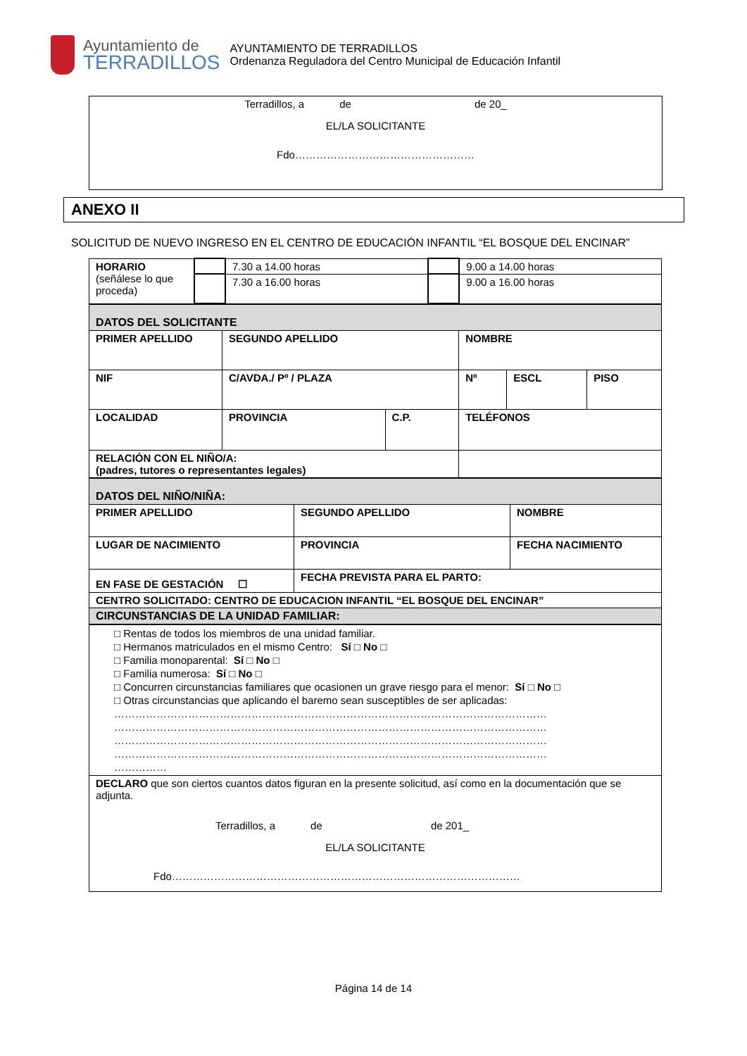Ayuntamiento de
TERRADILLOS
AYUNTAMIENTO DE TERRADILLOS
Ordenanza Reguladora del Centro Municipal de Educación Infantil
Terradillos, a de de 20_
EL/LA SOLICITANTE
Fdo……………………………………………
ANEXO II
SOLICITUD DE NUEVO INGRESO EN EL CENTRO DE EDUCACIÓN INFANTIL “EL BOSQUE DEL ENCINAR”
| HORARIO (señálese lo que proceda) | | 7.30 a 14.00 horas | | 9.00 a 14.00 horas |
| | | 7.30 a 16.00 horas | | 9.00 a 16.00 horas |
| DATOS DEL SOLICITANTE | | | | | | |
| PRIMER APELLIDO | SEGUNDO APELLIDO | | | NOMBRE | | |
| NIF | C/AVDA./ Pº / PLAZA | | | Nº | ESCL | PISO |
| LOCALIDAD | PROVINCIA | C.P. | TELÉFONOS | | | |
| RELACIÓN CON EL NIÑO/A: (padres, tutores o representantes legales) | | | | | | |
| DATOS DEL NIÑO/NIÑA: | | |
| PRIMER APELLIDO | SEGUNDO APELLIDO | NOMBRE |
| LUGAR DE NACIMIENTO | PROVINCIA | FECHA NACIMIENTO |
| EN FASE DE GESTACIÓN ☐ | FECHA PREVISTA PARA EL PARTO: | |
| CENTRO SOLICITADO: CENTRO DE EDUCACION INFANTIL “EL BOSQUE DEL ENCINAR” | | |
| CIRCUNSTANCIAS DE LA UNIDAD FAMILIAR: | | |
| □ Rentas de todos los miembros de una unidad familiar. □ Hermanos matriculados en el mismo Centro: Sí □ No □ □ Familia monoparental: Sí □ No □ □ Familia numerosa: Sí □ No □ □ Concurren circunstancias familiares que ocasionen un grave riesgo para el menor: Sí □ No □ □ Otras circunstancias que aplicando el baremo sean susceptibles de ser aplicadas: …………………………………………………………………………………………………………… …………………………………………………………………………………………………………… …………………………………………………………………………………………………………… …………………………………………………………………………………………………………… …………… |
| DECLARO que son ciertos cuantos datos figuran en la presente solicitud, así como en la documentación que se adjunta. Terradillos, a de de 201_ EL/LA SOLICITANTE Fdo……………………………………………………………………………………… |
Página 14 de 14